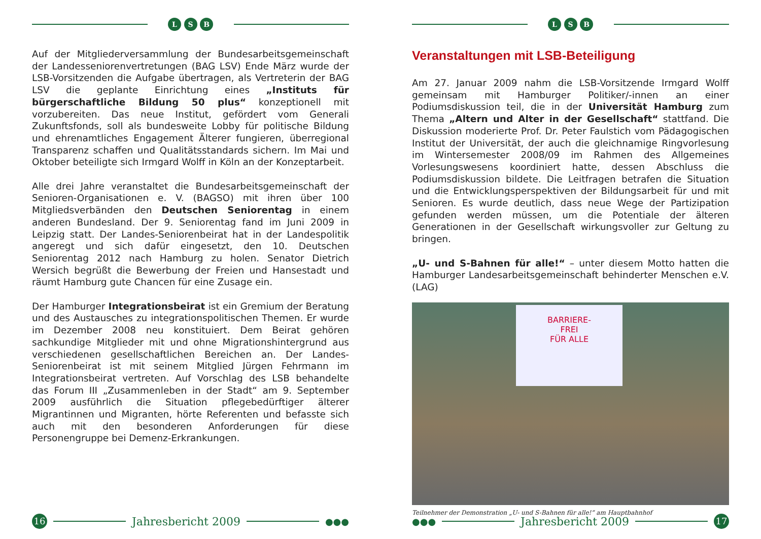L S B
Auf der Mitgliederversammlung der Bundesarbeitsgemeinschaft der Landesseniorenvertretungen (BAG LSV) Ende März wurde der LSB-Vorsitzenden die Aufgabe übertragen, als Vertreterin der BAG LSV die geplante Einrichtung eines „Instituts für bürgerschaftliche Bildung 50 plus“ konzeptionell mit vorzubereiten. Das neue Institut, gefördert vom Generali Zukunftsfonds, soll als bundesweite Lobby für politische Bildung und ehrenamtliches Engagement Älterer fungieren, überregional Transparenz schaffen und Qualitätsstandards sichern. Im Mai und Oktober beteiligte sich Irmgard Wolff in Köln an der Konzeptarbeit.
Alle drei Jahre veranstaltet die Bundesarbeitsgemeinschaft der Senioren-Organisationen e. V. (BAGSO) mit ihren über 100 Mitgliedsverbänden den Deutschen Seniorentag in einem anderen Bundesland. Der 9. Seniorentag fand im Juni 2009 in Leipzig statt. Der Landes-Seniorenbeirat hat in der Landespolitik angeregt und sich dafür eingesetzt, den 10. Deutschen Seniorentag 2012 nach Hamburg zu holen. Senator Dietrich Wersich begrüßt die Bewerbung der Freien und Hansestadt und räumt Hamburg gute Chancen für eine Zusage ein.
Der Hamburger Integrationsbeirat ist ein Gremium der Beratung und des Austausches zu integrationspolitischen Themen. Er wurde im Dezember 2008 neu konstituiert. Dem Beirat gehören sachkundige Mitglieder mit und ohne Migrationshintergrund aus verschiedenen gesellschaftlichen Bereichen an. Der Landes-Seniorenbeirat ist mit seinem Mitglied Jürgen Fehrmann im Integrationsbeirat vertreten. Auf Vorschlag des LSB behandelte das Forum III „Zusammenleben in der Stadt“ am 9. September 2009 ausführlich die Situation pflegebedürftiger älterer Migrantinnen und Migranten, hörte Referenten und befasste sich auch mit den besonderen Anforderungen für diese Personengruppe bei Demenz-Erkrankungen.
16
Jahresbericht 2009
●●●
L S B
Veranstaltungen mit LSB-Beteiligung
Am 27. Januar 2009 nahm die LSB-Vorsitzende Irmgard Wolff gemeinsam mit Hamburger Politiker/-innen an einer Podiumsdiskussion teil, die in der Universität Hamburg zum Thema „Altern und Alter in der Gesellschaft“ stattfand. Die Diskussion moderierte Prof. Dr. Peter Faulstich vom Pädagogischen Institut der Universität, der auch die gleichnamige Ringvorlesung im Wintersemester 2008/09 im Rahmen des Allgemeines Vorlesungswesens koordiniert hatte, dessen Abschluss die Podiumsdiskussion bildete. Die Leitfragen betrafen die Situation und die Entwicklungsperspektiven der Bildungsarbeit für und mit Senioren. Es wurde deutlich, dass neue Wege der Partizipation gefunden werden müssen, um die Potentiale der älteren Generationen in der Gesellschaft wirkungsvoller zur Geltung zu bringen.
„U- und S-Bahnen für alle!“ – unter diesem Motto hatten die Hamburger Landesarbeitsgemeinschaft behinderter Menschen e.V. (LAG)
BARRIERE-
FREI
FÜR ALLE
Teilnehmer der Demonstration „U- und S-Bahnen für alle!“ am Hauptbahnhof
●●●
Jahresbericht 2009
17